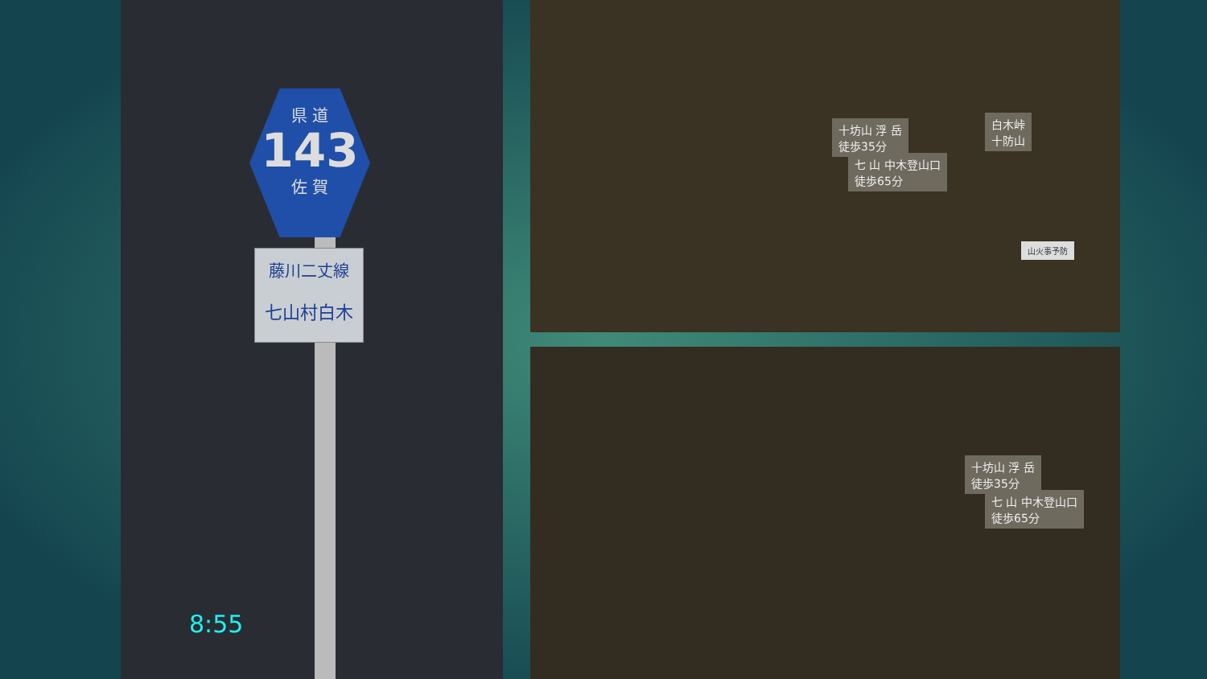県 道
143
佐 賀
藤川二丈線
七山村白木
8:55
十坊山 浮 岳
徒歩35分
七 山 中木登山口
徒歩65分
白木峠
十防山
山火事予防
十坊山 浮 岳
徒歩35分
七 山 中木登山口
徒歩65分